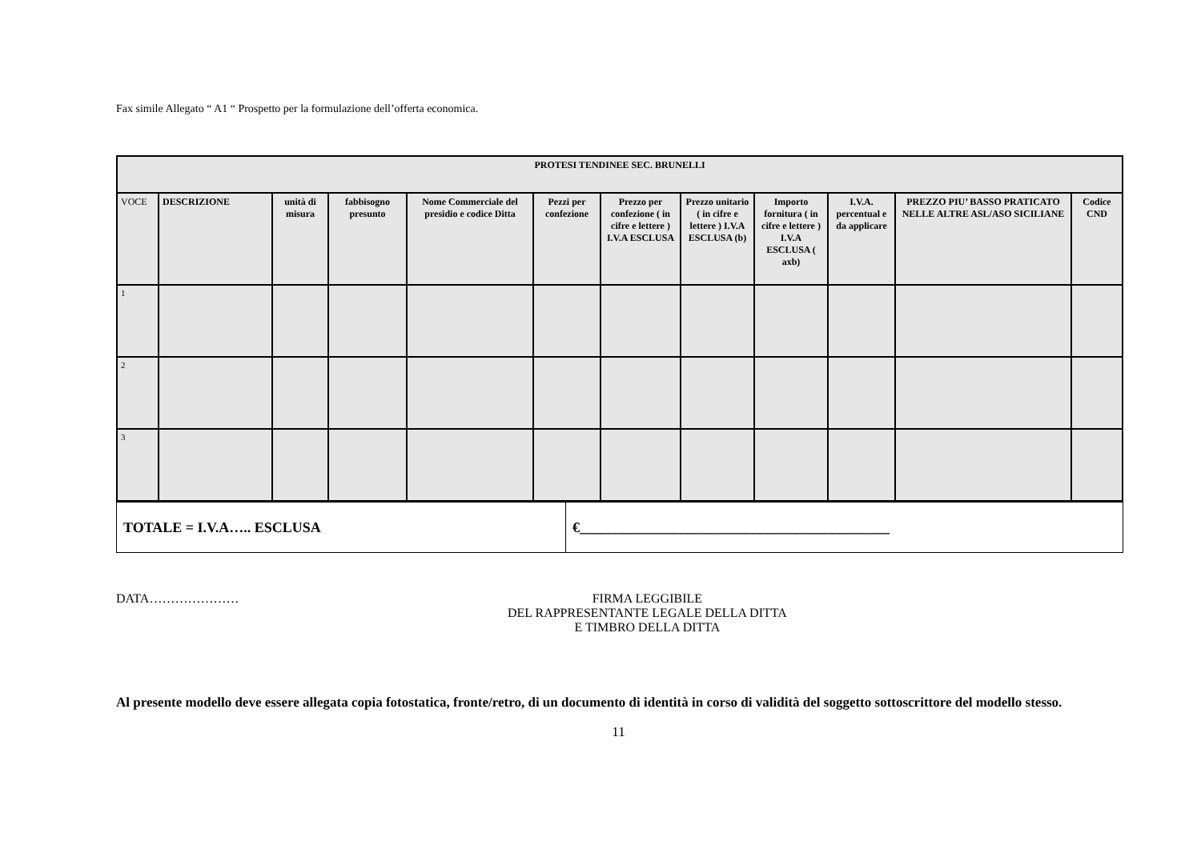Fax simile Allegato “ A1 “ Prospetto per la formulazione dell’offerta economica.
| PROTESI TENDINEE SEC. BRUNELLI | | | | | | | | | | | | |
| --- | --- | --- | --- | --- | --- | --- | --- | --- | --- | --- | --- | --- |
| VOCE | DESCRIZIONE | unità di misura | fabbisogno presunto | Nome Commerciale del presidio e codice Ditta | Pezzi per confezione | Prezzo per confezione ( in cifre e lettere ) I.V.A ESCLUSA | Prezzo unitario ( in cifre e lettere ) I.V.A ESCLUSA (b) | Importo fornitura ( in cifre e lettere ) I.V.A ESCLUSA ( axb) | I.V.A. percentual e da applicare | PREZZO PIU’ BASSO PRATICATO NELLE ALTRE ASL/ASO SICILIANE | Codice CND | |
| 1 | | | | | | | | | | | | |
| 2 | | | | | | | | | | | | |
| 3 | | | | | | | | | | | | |
| TOTALE = I.V.A….. ESCLUSA | €___________________________________________ |
DATA………………… FIRMA LEGGIBILE
DEL RAPPRESENTANTE LEGALE DELLA DITTA
E TIMBRO DELLA DITTA
Al presente modello deve essere allegata copia fotostatica, fronte/retro, di un documento di identità in corso di validità del soggetto sottoscrittore del modello stesso.
11